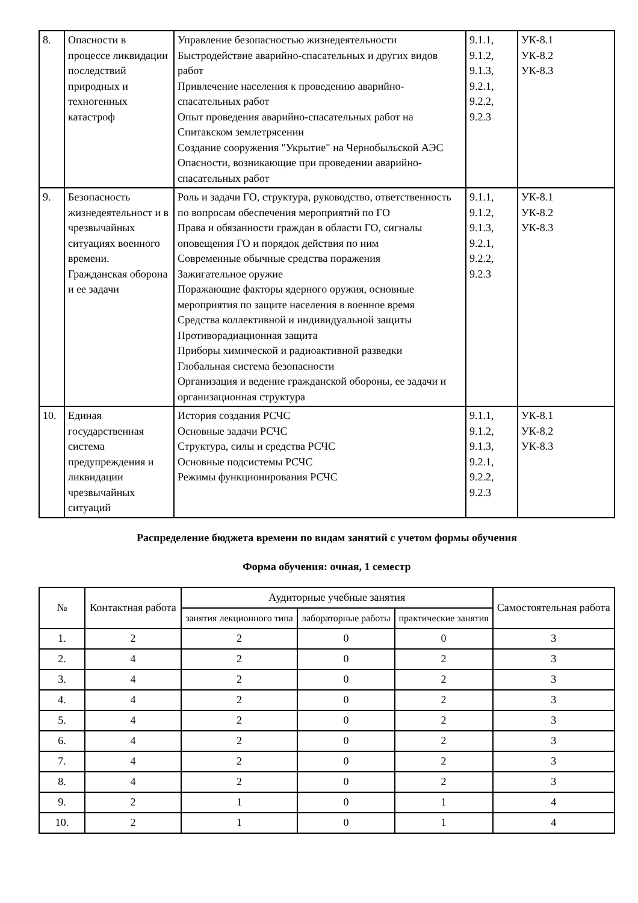| 8. | Опасности в процессе ликвидации последствий природных и техногенных катастроф | Управление безопасностью жизнедеятельности Быстродействие аварийно-спасательных и других видов работ Привлечение населения к проведению аварийно-спасательных работ Опыт проведения аварийно-спасательных работ на Спитакском землетрясении Создание сооружения "Укрытие" на Чернобыльской АЭС Опасности, возникающие при проведении аварийно-спасательных работ | 9.1.1, 9.1.2, 9.1.3, 9.2.1, 9.2.2, 9.2.3 | УК-8.1 УК-8.2 УК-8.3 |
| 9. | Безопасность жизнедеятельност и в чрезвычайных ситуациях военного времени. Гражданская оборона и ее задачи | Роль и задачи ГО, структура, руководство, ответственность по вопросам обеспечения мероприятий по ГО Права и обязанности граждан в области ГО, сигналы оповещения ГО и порядок действия по ним Современные обычные средства поражения Зажигательное оружие Поражающие факторы ядерного оружия, основные мероприятия по защите населения в военное время Средства коллективной и индивидуальной защиты Противорадиационная защита Приборы химической и радиоактивной разведки Глобальная система безопасности Организация и ведение гражданской обороны, ее задачи и организационная структура | 9.1.1, 9.1.2, 9.1.3, 9.2.1, 9.2.2, 9.2.3 | УК-8.1 УК-8.2 УК-8.3 |
| 10. | Единая государственная система предупреждения и ликвидации чрезвычайных ситуаций | История создания РСЧС Основные задачи РСЧС Структура, силы и средства РСЧС Основные подсистемы РСЧС Режимы функционирования РСЧС | 9.1.1, 9.1.2, 9.1.3, 9.2.1, 9.2.2, 9.2.3 | УК-8.1 УК-8.2 УК-8.3 |
Распределение бюджета времени по видам занятий с учетом формы обучения
Форма обучения: очная, 1 семестр
| № | Контактная работа | Аудиторные учебные занятия | | | Самостоятельная работа |
| --- | --- | --- | --- | --- | --- |
| | | занятия лекционного типа | лабораторные работы | практические занятия | |
| 1. | 2 | 2 | 0 | 0 | 3 |
| 2. | 4 | 2 | 0 | 2 | 3 |
| 3. | 4 | 2 | 0 | 2 | 3 |
| 4. | 4 | 2 | 0 | 2 | 3 |
| 5. | 4 | 2 | 0 | 2 | 3 |
| 6. | 4 | 2 | 0 | 2 | 3 |
| 7. | 4 | 2 | 0 | 2 | 3 |
| 8. | 4 | 2 | 0 | 2 | 3 |
| 9. | 2 | 1 | 0 | 1 | 4 |
| 10. | 2 | 1 | 0 | 1 | 4 |